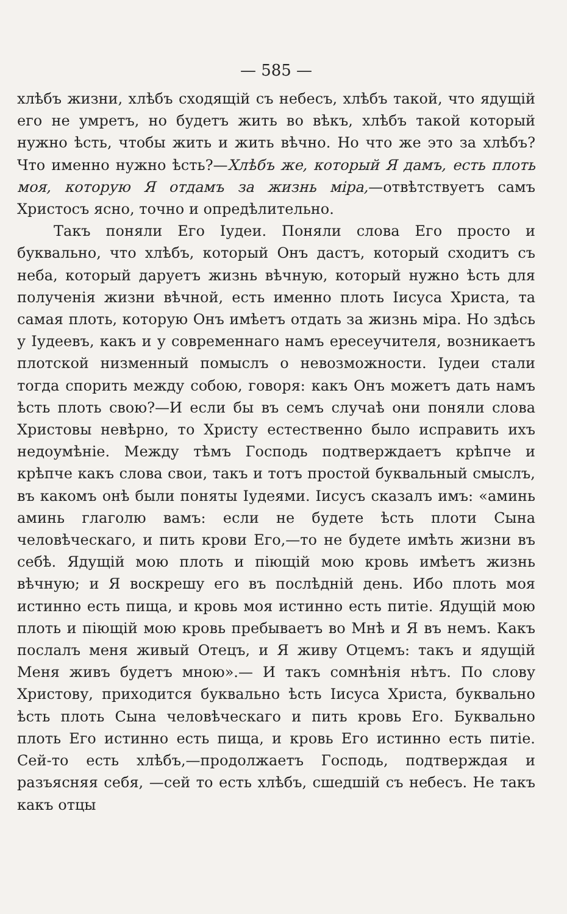— 585 —
хлѣбъ жизни, хлѣбъ сходящій съ небесъ, хлѣбъ такой, что ядущій его не умретъ, но будетъ жить во вѣкъ, хлѣбъ такой который нужно ѣсть, чтобы жить и жить вѣчно. Но что же это за хлѣбъ? Что именно нужно ѣсть?—Хлѣбъ же, который Я дамъ, есть плоть моя, которую Я отдамъ за жизнь міра,—отвѣтствуетъ самъ Христосъ ясно, точно и опредѣлительно.
Такъ поняли Его Іудеи. Поняли слова Его просто и буквально, что хлѣбъ, который Онъ дастъ, который сходитъ съ неба, который даруетъ жизнь вѣчную, который нужно ѣсть для полученія жизни вѣчной, есть именно плоть Іисуса Христа, та самая плоть, которую Онъ имѣетъ отдать за жизнь міра. Но здѣсь у Іудеевъ, какъ и у современнаго намъ ересеучителя, возникаетъ плотской низменный помыслъ о невозможности. Іудеи стали тогда спорить между собою, говоря: какъ Онъ можетъ дать намъ ѣсть плоть свою?—И если бы въ семъ случаѣ они поняли слова Христовы невѣрно, то Христу естественно было исправить ихъ недоумѣніе. Между тѣмъ Господь подтверждаетъ крѣпче и крѣпче какъ слова свои, такъ и тотъ простой буквальный смыслъ, въ какомъ онѣ были поняты Іудеями. Іисусъ сказалъ имъ: «аминь аминь глаголю вамъ: если не будете ѣсть плоти Сына человѣческаго, и пить крови Его,—то не будете имѣть жизни въ себѣ. Ядущій мою плоть и піющій мою кровь имѣетъ жизнь вѣчную; и Я воскрешу его въ послѣдній день. Ибо плоть моя истинно есть пища, и кровь моя истинно есть питіе. Ядущій мою плоть и піющій мою кровь пребываетъ во Мнѣ и Я въ немъ. Какъ послалъ меня живый Отецъ, и Я живу Отцемъ: такъ и ядущій Меня живъ будетъ мною».— И такъ сомнѣнія нѣтъ. По слову Христову, приходится буквально ѣсть Іисуса Христа, буквально ѣсть плоть Сына человѣческаго и пить кровь Его. Буквально плоть Его истинно есть пища, и кровь Его истинно есть питіе. Сей-то есть хлѣбъ,—продолжаетъ Господь, подтверждая и разъясняя себя, —сей то есть хлѣбъ, сшедшій съ небесъ. Не такъ какъ отцы